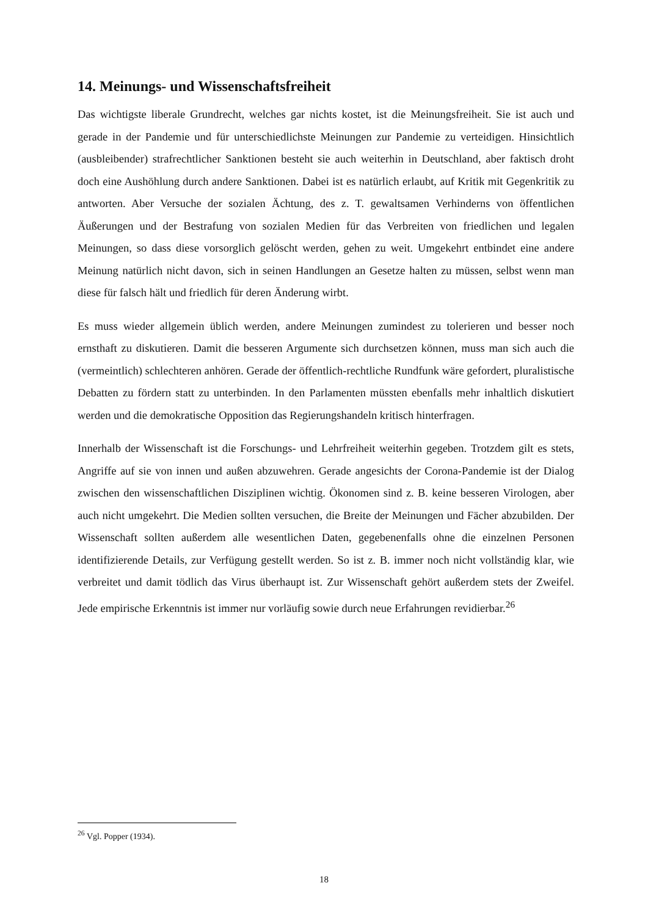14. Meinungs- und Wissenschaftsfreiheit
Das wichtigste liberale Grundrecht, welches gar nichts kostet, ist die Meinungsfreiheit. Sie ist auch und gerade in der Pandemie und für unterschiedlichste Meinungen zur Pandemie zu verteidigen. Hinsichtlich (ausbleibender) strafrechtlicher Sanktionen besteht sie auch weiterhin in Deutschland, aber faktisch droht doch eine Aushöhlung durch andere Sanktionen. Dabei ist es natürlich erlaubt, auf Kritik mit Gegenkritik zu antworten. Aber Versuche der sozialen Ächtung, des z. T. gewaltsamen Verhinderns von öffentlichen Äußerungen und der Bestrafung von sozialen Medien für das Verbreiten von friedlichen und legalen Meinungen, so dass diese vorsorglich gelöscht werden, gehen zu weit. Umgekehrt entbindet eine andere Meinung natürlich nicht davon, sich in seinen Handlungen an Gesetze halten zu müssen, selbst wenn man diese für falsch hält und friedlich für deren Änderung wirbt.
Es muss wieder allgemein üblich werden, andere Meinungen zumindest zu tolerieren und besser noch ernsthaft zu diskutieren. Damit die besseren Argumente sich durchsetzen können, muss man sich auch die (vermeintlich) schlechteren anhören. Gerade der öffentlich-rechtliche Rundfunk wäre gefordert, pluralistische Debatten zu fördern statt zu unterbinden. In den Parlamenten müssten ebenfalls mehr inhaltlich diskutiert werden und die demokratische Opposition das Regierungshandeln kritisch hinterfragen.
Innerhalb der Wissenschaft ist die Forschungs- und Lehrfreiheit weiterhin gegeben. Trotzdem gilt es stets, Angriffe auf sie von innen und außen abzuwehren. Gerade angesichts der Corona-Pandemie ist der Dialog zwischen den wissenschaftlichen Disziplinen wichtig. Ökonomen sind z. B. keine besseren Virologen, aber auch nicht umgekehrt. Die Medien sollten versuchen, die Breite der Meinungen und Fächer abzubilden. Der Wissenschaft sollten außerdem alle wesentlichen Daten, gegebenenfalls ohne die einzelnen Personen identifizierende Details, zur Verfügung gestellt werden. So ist z. B. immer noch nicht vollständig klar, wie verbreitet und damit tödlich das Virus überhaupt ist. Zur Wissenschaft gehört außerdem stets der Zweifel. Jede empirische Erkenntnis ist immer nur vorläufig sowie durch neue Erfahrungen revidierbar.<sup>26</sup>
<sup>26</sup> Vgl. Popper (1934).
18